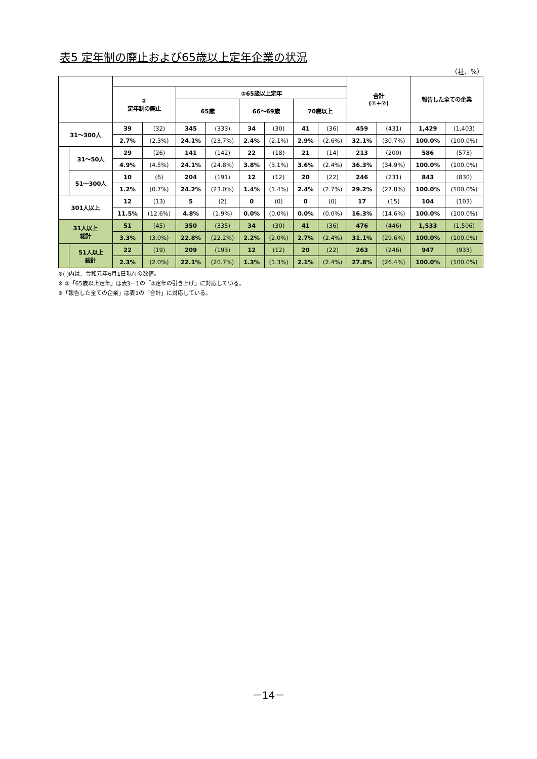表5 定年制の廃止および65歳以上定年企業の状況
（社、%）
| | | | | | | | | | | 合計 (①+②) | | 報告した全ての企業 | |
| --- | --- | --- | --- | --- | --- | --- | --- | --- | --- | --- | --- | --- | --- |
| | | ① 定年制の廃止 | | ②65歳以上定年 | | | | | | | | | |
| | | | | 65歳 | | 66～69歳 | | 70歳以上 | | | | | |
| 31～300人 | | 39 | (32) | 345 | (333) | 34 | (30) | 41 | (36) | 459 | (431) | 1,429 | (1,403) |
| | | 2.7% | (2.3%) | 24.1% | (23.7%) | 2.4% | (2.1%) | 2.9% | (2.6%) | 32.1% | (30.7%) | 100.0% | (100.0%) |
| | 31～50人 | 29 | (26) | 141 | (142) | 22 | (18) | 21 | (14) | 213 | (200) | 586 | (573) |
| | | 4.9% | (4.5%) | 24.1% | (24.8%) | 3.8% | (3.1%) | 3.6% | (2.4%) | 36.3% | (34.9%) | 100.0% | (100.0%) |
| | 51～300人 | 10 | (6) | 204 | (191) | 12 | (12) | 20 | (22) | 246 | (231) | 843 | (830) |
| | | 1.2% | (0.7%) | 24.2% | (23.0%) | 1.4% | (1.4%) | 2.4% | (2.7%) | 29.2% | (27.8%) | 100.0% | (100.0%) |
| 301人以上 | | 12 | (13) | 5 | (2) | 0 | (0) | 0 | (0) | 17 | (15) | 104 | (103) |
| | | 11.5% | (12.6%) | 4.8% | (1.9%) | 0.0% | (0.0%) | 0.0% | (0.0%) | 16.3% | (14.6%) | 100.0% | (100.0%) |
| 31人以上 総計 | | 51 | (45) | 350 | (335) | 34 | (30) | 41 | (36) | 476 | (446) | 1,533 | (1,506) |
| | | 3.3% | (3.0%) | 22.8% | (22.2%) | 2.2% | (2.0%) | 2.7% | (2.4%) | 31.1% | (29.6%) | 100.0% | (100.0%) |
| | 51人以上 総計 | 22 | (19) | 209 | (193) | 12 | (12) | 20 | (22) | 263 | (246) | 947 | (933) |
| | | 2.3% | (2.0%) | 22.1% | (20.7%) | 1.3% | (1.3%) | 2.1% | (2.4%) | 27.8% | (26.4%) | 100.0% | (100.0%) |
※( )内は、令和元年6月1日現在の数値。
※ ②「65歳以上定年」は表3－1の「②定年の引き上げ」に対応している。
※「報告した全ての企業」は表1の「合計」に対応している。
－14－